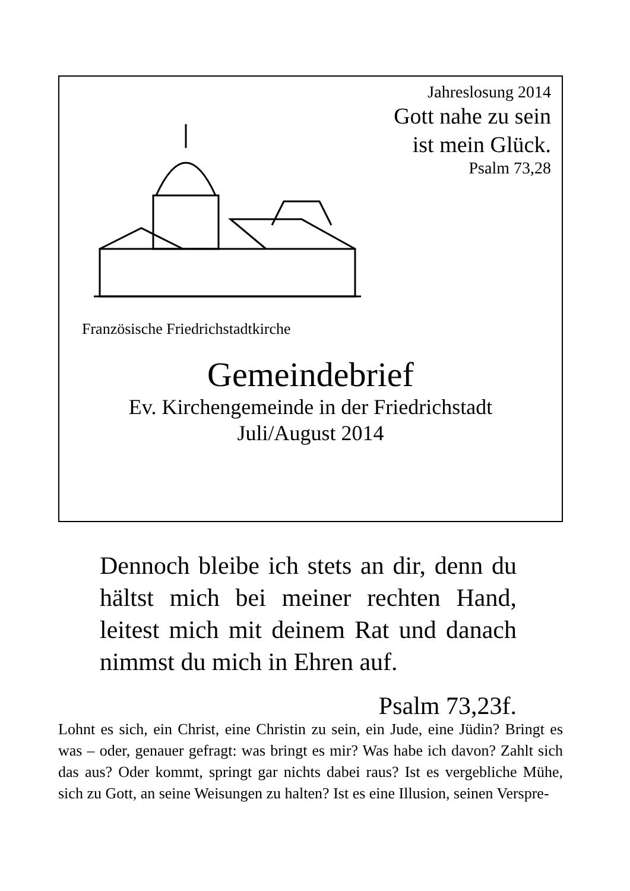Jahreslosung 2014
Gott nahe zu sein
ist mein Glück.
Psalm 73,28
Französische Friedrichstadtkirche
Gemeindebrief
Ev. Kirchengemeinde in der Friedrichstadt
Juli/August 2014
Dennoch bleibe ich stets an dir, denn du hältst mich bei meiner rechten Hand, leitest mich mit deinem Rat und danach nimmst du mich in Ehren auf.
Psalm 73,23f.
Lohnt es sich, ein Christ, eine Christin zu sein, ein Jude, eine Jüdin? Bringt es was – oder, genauer gefragt: was bringt es mir? Was habe ich davon? Zahlt sich das aus? Oder kommt, springt gar nichts dabei raus? Ist es vergebliche Mühe, sich zu Gott, an seine Weisungen zu halten? Ist es eine Illusion, seinen Verspre-